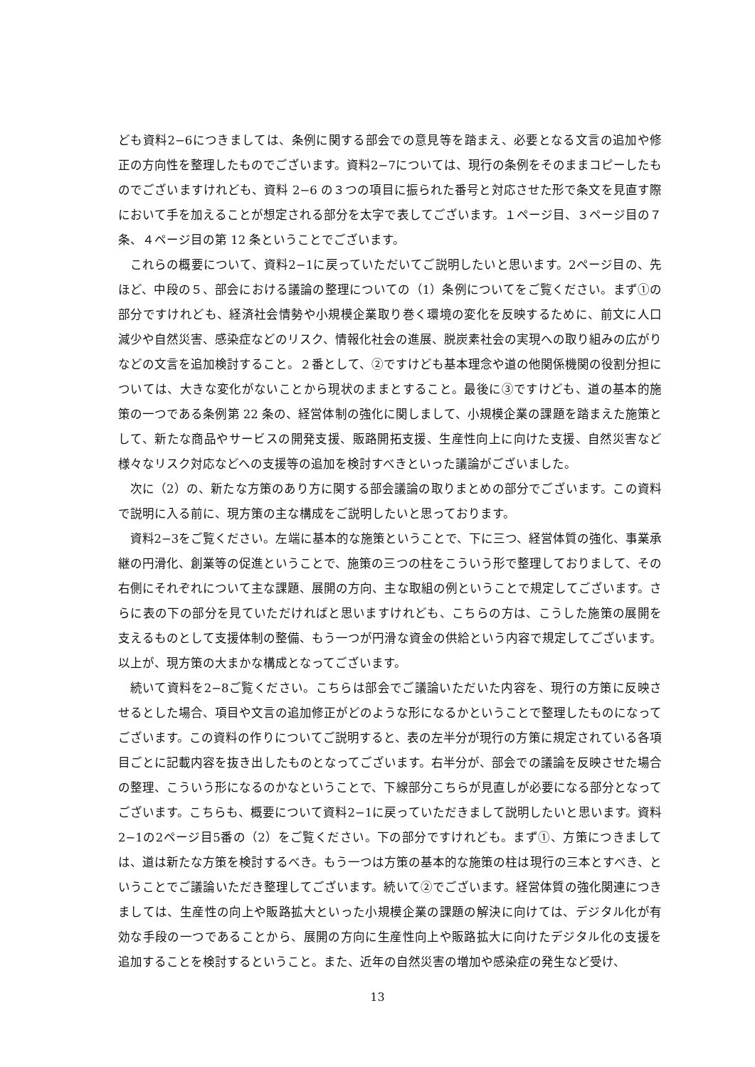ども資料2−6につきましては、条例に関する部会での意見等を踏まえ、必要となる文言の追加や修正の方向性を整理したものでございます。資料2−7については、現行の条例をそのままコピーしたものでございますけれども、資料 2−6 の３つの項目に振られた番号と対応させた形で条文を見直す際において手を加えることが想定される部分を太字で表してございます。１ページ目、３ページ目の７条、４ページ目の第 12 条ということでございます。
これらの概要について、資料2−1に戻っていただいてご説明したいと思います。2ページ目の、先ほど、中段の５、部会における議論の整理についての（1）条例についてをご覧ください。まず①の部分ですけれども、経済社会情勢や小規模企業取り巻く環境の変化を反映するために、前文に人口減少や自然災害、感染症などのリスク、情報化社会の進展、脱炭素社会の実現への取り組みの広がりなどの文言を追加検討すること。２番として、②ですけども基本理念や道の他関係機関の役割分担については、大きな変化がないことから現状のままとすること。最後に③ですけども、道の基本的施策の一つである条例第 22 条の、経営体制の強化に関しまして、小規模企業の課題を踏まえた施策として、新たな商品やサービスの開発支援、販路開拓支援、生産性向上に向けた支援、自然災害など様々なリスク対応などへの支援等の追加を検討すべきといった議論がございました。
次に（2）の、新たな方策のあり方に関する部会議論の取りまとめの部分でございます。この資料で説明に入る前に、現方策の主な構成をご説明したいと思っております。
資料2−3をご覧ください。左端に基本的な施策ということで、下に三つ、経営体質の強化、事業承継の円滑化、創業等の促進ということで、施策の三つの柱をこういう形で整理しておりまして、その右側にそれぞれについて主な課題、展開の方向、主な取組の例ということで規定してございます。さらに表の下の部分を見ていただければと思いますけれども、こちらの方は、こうした施策の展開を支えるものとして支援体制の整備、もう一つが円滑な資金の供給という内容で規定してございます。以上が、現方策の大まかな構成となってございます。
続いて資料を2−8ご覧ください。こちらは部会でご議論いただいた内容を、現行の方策に反映させるとした場合、項目や文言の追加修正がどのような形になるかということで整理したものになってございます。この資料の作りについてご説明すると、表の左半分が現行の方策に規定されている各項目ごとに記載内容を抜き出したものとなってございます。右半分が、部会での議論を反映させた場合の整理、こういう形になるのかなということで、下線部分こちらが見直しが必要になる部分となってございます。こちらも、概要について資料2−1に戻っていただきまして説明したいと思います。資料2−1の2ページ目5番の（2）をご覧ください。下の部分ですけれども。まず①、方策につきましては、道は新たな方策を検討するべき。もう一つは方策の基本的な施策の柱は現行の三本とすべき、ということでご議論いただき整理してございます。続いて②でございます。経営体質の強化関連につきましては、生産性の向上や販路拡大といった小規模企業の課題の解決に向けては、デジタル化が有効な手段の一つであることから、展開の方向に生産性向上や販路拡大に向けたデジタル化の支援を追加することを検討するということ。また、近年の自然災害の増加や感染症の発生など受け、
13